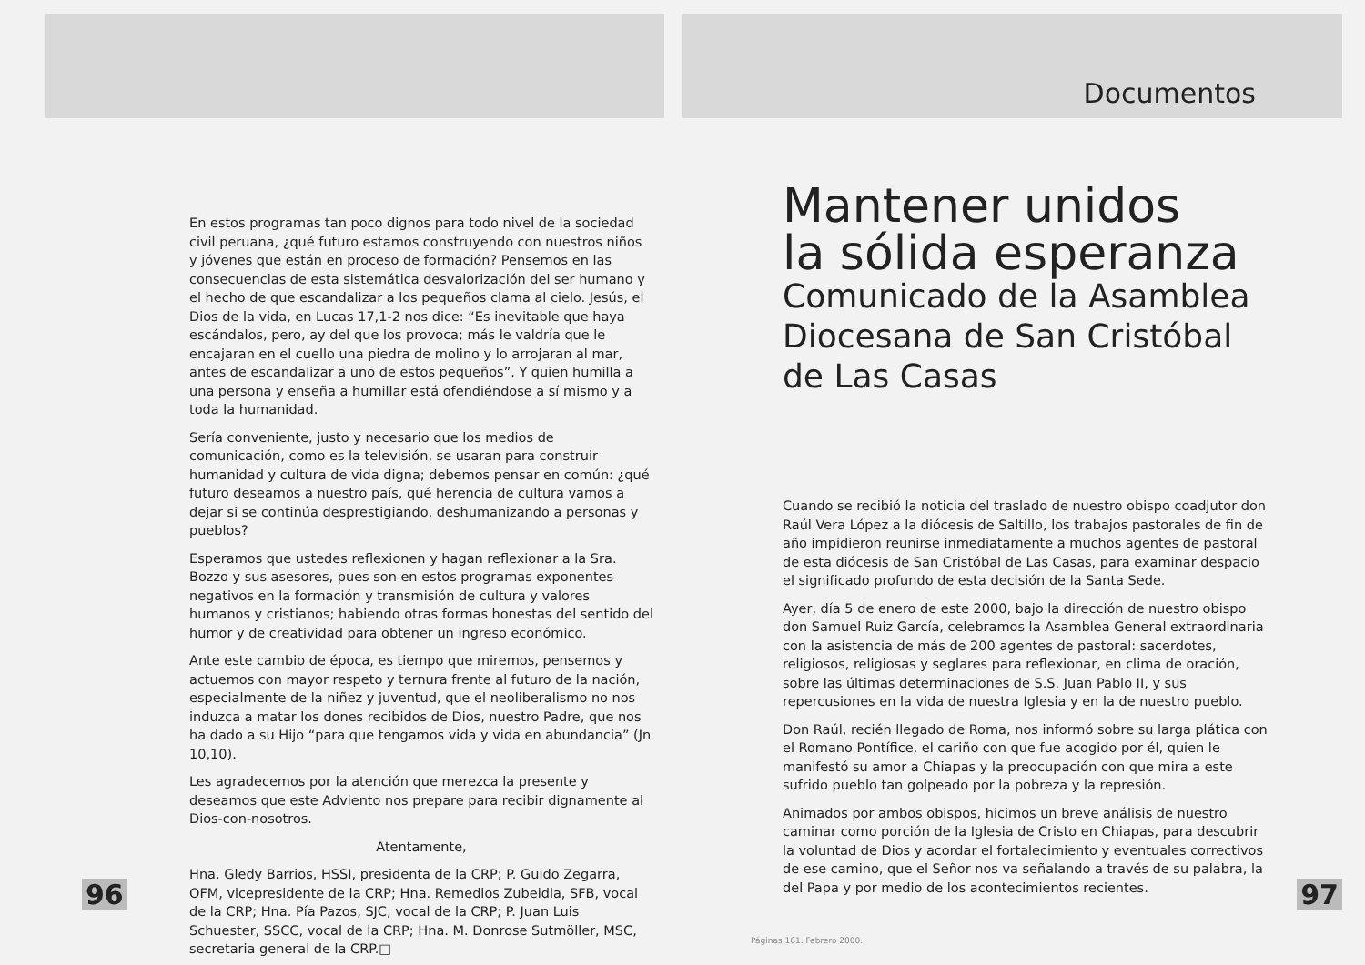En estos programas tan poco dignos para todo nivel de la sociedad civil peruana, ¿qué futuro estamos construyendo con nuestros niños y jóvenes que están en proceso de formación? Pensemos en las consecuencias de esta sistemática desvalorización del ser humano y el hecho de que escandalizar a los pequeños clama al cielo. Jesús, el Dios de la vida, en Lucas 17,1-2 nos dice: “Es inevitable que haya escándalos, pero, ay del que los provoca; más le valdría que le encajaran en el cuello una piedra de molino y lo arrojaran al mar, antes de escandalizar a uno de estos pequeños”. Y quien humilla a una persona y enseña a humillar está ofendiéndose a sí mismo y a toda la humanidad.
Sería conveniente, justo y necesario que los medios de comunicación, como es la televisión, se usaran para construir humanidad y cultura de vida digna; debemos pensar en común: ¿qué futuro deseamos a nuestro país, qué herencia de cultura vamos a dejar si se continúa desprestigiando, deshumanizando a personas y pueblos?
Esperamos que ustedes reflexionen y hagan reflexionar a la Sra. Bozzo y sus asesores, pues son en estos programas exponentes negativos en la formación y transmisión de cultura y valores humanos y cristianos; habiendo otras formas honestas del sentido del humor y de creatividad para obtener un ingreso económico.
Ante este cambio de época, es tiempo que miremos, pensemos y actuemos con mayor respeto y ternura frente al futuro de la nación, especialmente de la niñez y juventud, que el neoliberalismo no nos induzca a matar los dones recibidos de Dios, nuestro Padre, que nos ha dado a su Hijo “para que tengamos vida y vida en abundancia” (Jn 10,10).
Les agradecemos por la atención que merezca la presente y deseamos que este Adviento nos prepare para recibir dignamente al Dios-con-nosotros.
Atentamente,
Hna. Gledy Barrios, HSSI, presidenta de la CRP; P. Guido Zegarra, OFM, vicepresidente de la CRP; Hna. Remedios Zubeidia, SFB, vocal de la CRP; Hna. Pía Pazos, SJC, vocal de la CRP; P. Juan Luis Schuester, SSCC, vocal de la CRP; Hna. M. Donrose Sutmöller, MSC, secretaria general de la CRP.□
96
Documentos
Mantener unidos
la sólida esperanza
Comunicado de la Asamblea Diocesana de San Cristóbal de Las Casas
Cuando se recibió la noticia del traslado de nuestro obispo coadjutor don Raúl Vera López a la diócesis de Saltillo, los trabajos pastorales de fin de año impidieron reunirse inmediatamente a muchos agentes de pastoral de esta diócesis de San Cristóbal de Las Casas, para examinar despacio el significado profundo de esta decisión de la Santa Sede.
Ayer, día 5 de enero de este 2000, bajo la dirección de nuestro obispo don Samuel Ruiz García, celebramos la Asamblea General extraordinaria con la asistencia de más de 200 agentes de pastoral: sacerdotes, religiosos, religiosas y seglares para reflexionar, en clima de oración, sobre las últimas determinaciones de S.S. Juan Pablo II, y sus repercusiones en la vida de nuestra Iglesia y en la de nuestro pueblo.
Don Raúl, recién llegado de Roma, nos informó sobre su larga plática con el Romano Pontífice, el cariño con que fue acogido por él, quien le manifestó su amor a Chiapas y la preocupación con que mira a este sufrido pueblo tan golpeado por la pobreza y la represión.
Animados por ambos obispos, hicimos un breve análisis de nuestro caminar como porción de la Iglesia de Cristo en Chiapas, para descubrir la voluntad de Dios y acordar el fortalecimiento y eventuales correctivos de ese camino, que el Señor nos va señalando a través de su palabra, la del Papa y por medio de los acontecimientos recientes.
97
Páginas 161. Febrero 2000.